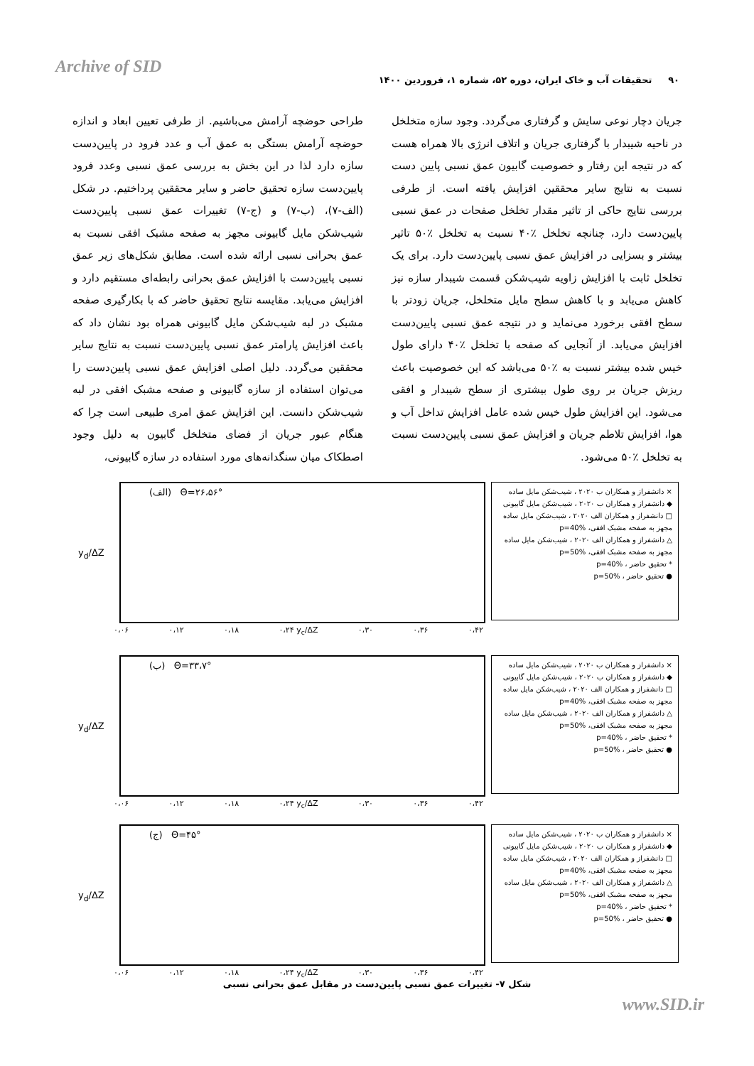Archive of SID
۹۰ تحقیقات آب و خاک ایران، دوره ۵۲، شماره ۱، فروردین ۱۴۰۰
طراحی حوضچه آرامش می‌باشیم. از طرفی تعیین ابعاد و اندازه حوضچه آرامش بستگی به عمق آب و عدد فرود در پایین‌دست سازه دارد لذا در این بخش به بررسی عمق نسبی وعدد فرود پایین‌دست سازه تحقیق حاضر و سایر محققین پرداختیم. در شکل (الف-۷)، (ب-۷) و (ج-۷) تغییرات عمق نسبی پایین‌دست شیب‌شکن مایل گابیونی مجهز به صفحه مشبک افقی نسبت به عمق بحرانی نسبی ارائه شده است. مطابق شکل‌های زیر عمق نسبی پایین‌دست با افزایش عمق بحرانی رابطه‌ای مستقیم دارد و افزایش می‌یابد. مقایسه نتایج تحقیق حاضر که با بکارگیری صفحه مشبک در لبه شیب‌شکن مایل گابیونی همراه بود نشان داد که باعث افزایش پارامتر عمق نسبی پایین‌دست نسبت به نتایج سایر محققین می‌گردد. دلیل اصلی افزایش عمق نسبی پایین‌دست را می‌توان استفاده از سازه گابیونی و صفحه مشبک افقی در لبه شیب‌شکن دانست. این افزایش عمق امری طبیعی است چرا که هنگام عبور جریان از فضای متخلخل گابیون به دلیل وجود اصطکاک میان سنگدانه‌های مورد استفاده در سازه گابیونی،
جریان دچار نوعی سایش و گرفتاری می‌گردد. وجود سازه متخلخل در ناحیه شیبدار با گرفتاری جریان و اتلاف انرژی بالا همراه هست که در نتیجه این رفتار و خصوصیت گابیون عمق نسبی پایین دست نسبت به نتایج سایر محققین افزایش یافته است. از طرفی بررسی نتایج حاکی از تاثیر مقدار تخلخل صفحات در عمق نسبی پایین‌دست دارد، چنانچه تخلخل ٪۴۰ نسبت به تخلخل ٪۵۰ تاثیر بیشتر و بسزایی در افزایش عمق نسبی پایین‌دست دارد. برای یک تخلخل ثابت با افزایش زاویه شیب‌شکن قسمت شیبدار سازه نیز کاهش می‌یابد و با کاهش سطح مایل متخلخل، جریان زودتر با سطح افقی برخورد می‌نماید و در نتیجه عمق نسبی پایین‌دست افزایش می‌یابد. از آنجایی که صفحه با تخلخل ٪۴۰ دارای طول خیس شده بیشتر نسبت به ٪۵۰ می‌باشد که این خصوصیت باعث ریزش جریان بر روی طول بیشتری از سطح شیبدار و افقی می‌شود. این افزایش طول خیس شده عامل افزایش تداخل آب و هوا، افزایش تلاطم جریان و افزایش عمق نسبی پایین‌دست نسبت به تخلخل ٪۵۰ می‌شود.
(الف) Θ=۲۶،۵۶°
y<sub>d</sub>/ΔZ
۰،۰۶ ۰،۱۲ ۰،۱۸ ۰،۲۴ y<sub>c</sub>/ΔZ ۰،۳۰ ۰،۳۶ ۰،۴۲
× دانشفراز و همکاران ب ۲۰۲۰ ، شیب‌شکن مایل ساده
◆ دانشفراز و همکاران ب ۲۰۲۰ ، شیب‌شکن مایل گابیونی
□ دانشفراز و همکاران الف ۲۰۲۰ ، شیب‌شکن مایل ساده مجهز به صفحه مشبک افقی، p=40%
△ دانشفراز و همکاران الف ۲۰۲۰ ، شیب‌شکن مایل ساده مجهز به صفحه مشبک افقی، p=50%
* تحقیق حاضر ، p=40%
● تحقیق حاضر ، p=50%
(ب) Θ=۳۳،۷°
y<sub>d</sub>/ΔZ
۰،۰۶ ۰،۱۲ ۰،۱۸ ۰،۲۴ y<sub>c</sub>/ΔZ ۰،۳۰ ۰،۳۶ ۰،۴۲
× دانشفراز و همکاران ب ۲۰۲۰ ، شیب‌شکن مایل ساده
◆ دانشفراز و همکاران ب ۲۰۲۰ ، شیب‌شکن مایل گابیونی
□ دانشفراز و همکاران الف ۲۰۲۰ ، شیب‌شکن مایل ساده مجهز به صفحه مشبک افقی، p=40%
△ دانشفراز و همکاران الف ۲۰۲۰ ، شیب‌شکن مایل ساده مجهز به صفحه مشبک افقی، p=50%
* تحقیق حاضر ، p=40%
● تحقیق حاضر ، p=50%
(ج) Θ=۴۵°
y<sub>d</sub>/ΔZ
۰،۰۶ ۰،۱۲ ۰،۱۸ ۰،۲۴ y<sub>c</sub>/ΔZ ۰،۳۰ ۰،۳۶ ۰،۴۲
× دانشفراز و همکاران ب ۲۰۲۰ ، شیب‌شکن مایل ساده
◆ دانشفراز و همکاران ب ۲۰۲۰ ، شیب‌شکن مایل گابیونی
□ دانشفراز و همکاران الف ۲۰۲۰ ، شیب‌شکن مایل ساده مجهز به صفحه مشبک افقی، p=40%
△ دانشفراز و همکاران الف ۲۰۲۰ ، شیب‌شکن مایل ساده مجهز به صفحه مشبک افقی، p=50%
* تحقیق حاضر ، p=40%
● تحقیق حاضر ، p=50%
شکل ۷- تغییرات عمق نسبی پایین‌دست در مقابل عمق بحرانی نسبی
www.SID.ir